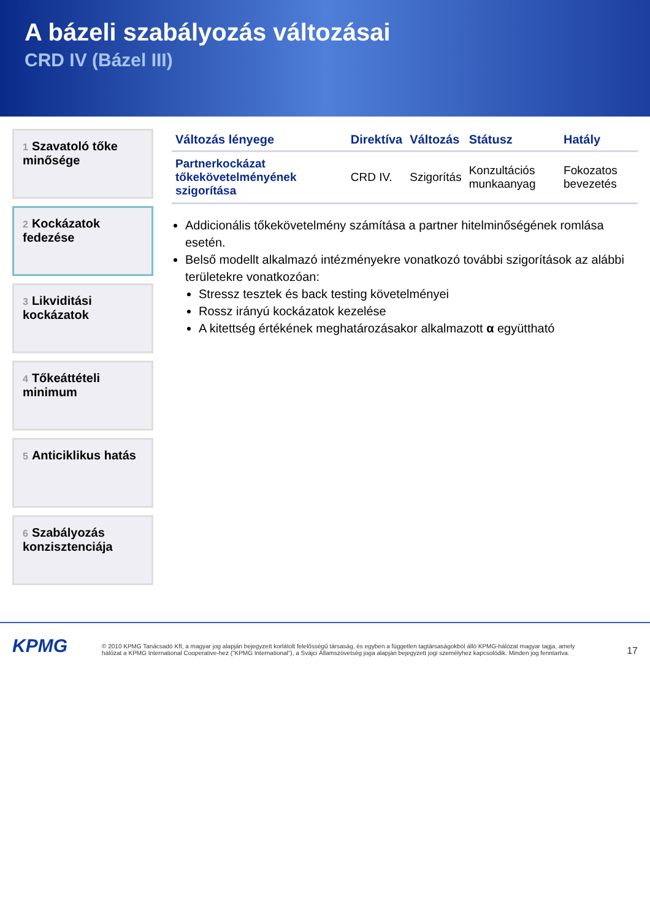A bázeli szabályozás változásai
CRD IV (Bázel III)
1 Szavatoló tőke minősége
2 Kockázatok fedezése
3 Likviditási kockázatok
4 Tőkeáttételi minimum
5 Anticiklikus hatás
6 Szabályozás konzisztenciája
| Változás lényege | Direktíva | Változás | Státusz | Hatály |
| --- | --- | --- | --- | --- |
| Partnerkockázat tőkekövetelményének szigorítása | CRD IV. | Szigorítás | Konzultációs munkaanyag | Fokozatos bevezetés |
Addicionális tőkekövetelmény számítása a partner hitelminőségének romlása esetén.
Belső modellt alkalmazó intézményekre vonatkozó további szigorítások az alábbi területekre vonatkozóan:
Stressz tesztek és back testing követelményei
Rossz irányú kockázatok kezelése
A kitettség értékének meghatározásakor alkalmazott α együttható
KPMG
© 2010 KPMG Tanácsadó Kft, a magyar jog alapján bejegyzett korlátolt felelősségű társaság, és egyben a független tagtársaságokból álló KPMG-hálózat magyar tagja, amely hálózat a KPMG International Cooperative-hez ("KPMG International"), a Svájci Államszövetség joga alapján bejegyzett jogi személyhez kapcsolódik. Minden jog fenntartva.
17